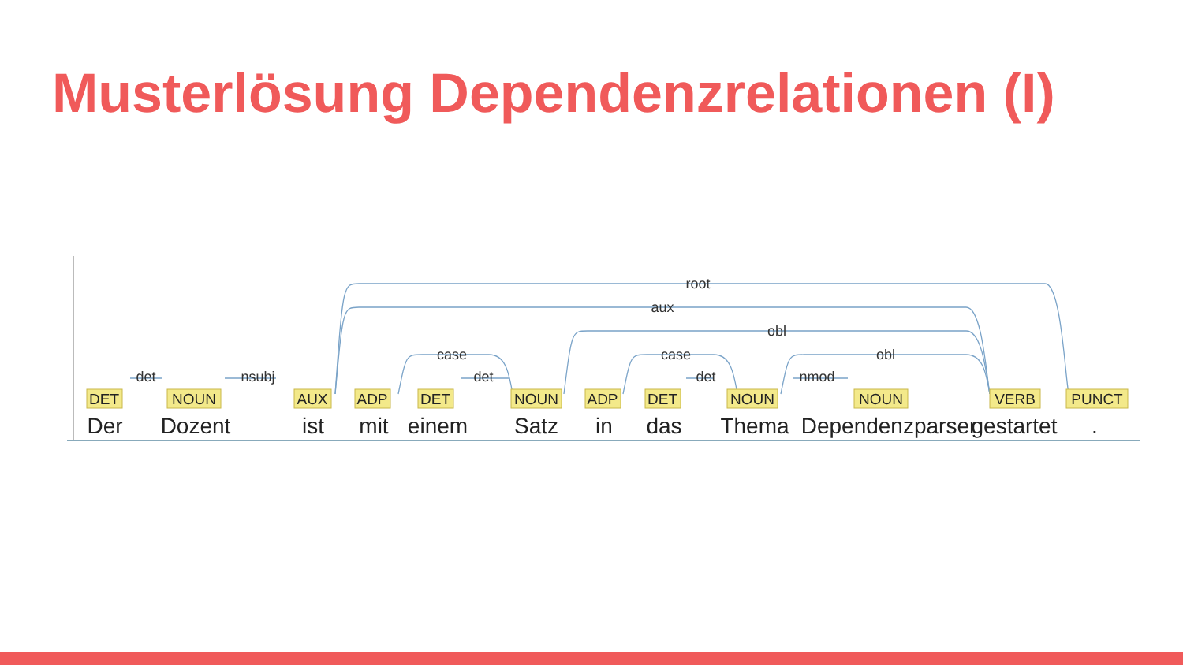Musterlösung Dependenzrelationen (I)
root
aux
obl
obl
case
case
det
nsubj
det
det
nmod
DET
NOUN
AUX
ADP
DET
NOUN
ADP
DET
NOUN
NOUN
VERB
PUNCT
Der
Dozent
ist
mit
einem
Satz
in
das
Thema
Dependenzparser
gestartet
.